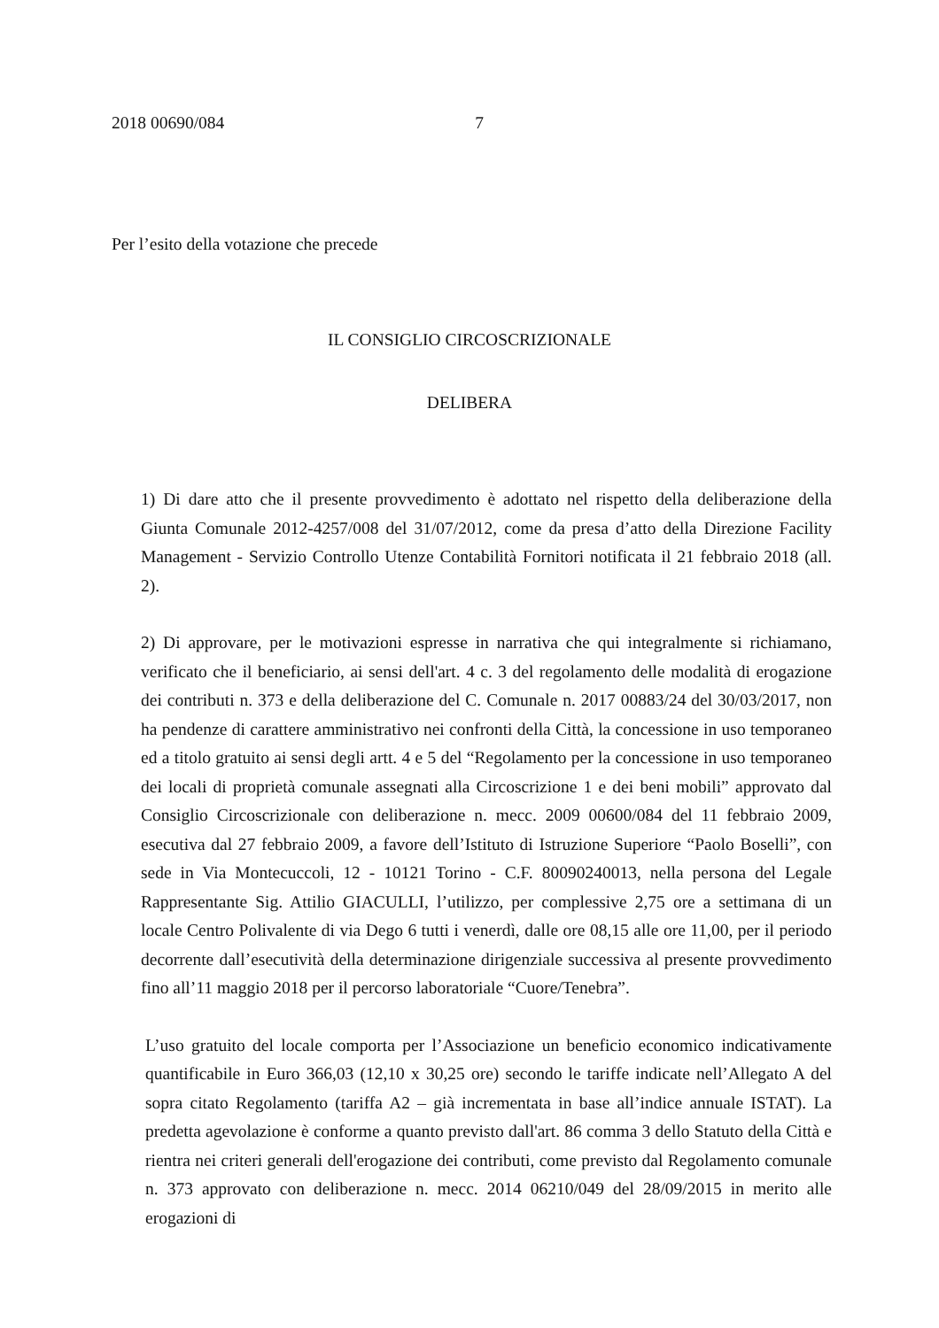2018 00690/084 7
Per l’esito della votazione che precede
IL CONSIGLIO CIRCOSCRIZIONALE
DELIBERA
1) Di dare atto che il presente provvedimento è adottato nel rispetto della deliberazione della Giunta Comunale 2012-4257/008 del 31/07/2012, come da presa d’atto della Direzione Facility Management - Servizio Controllo Utenze Contabilità Fornitori notificata il 21 febbraio 2018 (all. 2).
2) Di approvare, per le motivazioni espresse in narrativa che qui integralmente si richiamano, verificato che il beneficiario, ai sensi dell'art. 4 c. 3 del regolamento delle modalità di erogazione dei contributi n. 373 e della deliberazione del C. Comunale n. 2017 00883/24 del 30/03/2017, non ha pendenze di carattere amministrativo nei confronti della Città, la concessione in uso temporaneo ed a titolo gratuito ai sensi degli artt. 4 e 5 del “Regolamento per la concessione in uso temporaneo dei locali di proprietà comunale assegnati alla Circoscrizione 1 e dei beni mobili” approvato dal Consiglio Circoscrizionale con deliberazione n. mecc. 2009 00600/084 del 11 febbraio 2009, esecutiva dal 27 febbraio 2009, a favore dell’Istituto di Istruzione Superiore “Paolo Boselli”, con sede in Via Montecuccoli, 12 - 10121 Torino - C.F. 80090240013, nella persona del Legale Rappresentante Sig. Attilio GIACULLI, l’utilizzo, per complessive 2,75 ore a settimana di un locale Centro Polivalente di via Dego 6 tutti i venerdì, dalle ore 08,15 alle ore 11,00, per il periodo decorrente dall’esecutività della determinazione dirigenziale successiva al presente provvedimento fino all’11 maggio 2018 per il percorso laboratoriale “Cuore/Tenebra”.
L’uso gratuito del locale comporta per l’Associazione un beneficio economico indicativamente quantificabile in Euro 366,03 (12,10 x 30,25 ore) secondo le tariffe indicate nell’Allegato A del sopra citato Regolamento (tariffa A2 – già incrementata in base all’indice annuale ISTAT). La predetta agevolazione è conforme a quanto previsto dall'art. 86 comma 3 dello Statuto della Città e rientra nei criteri generali dell'erogazione dei contributi, come previsto dal Regolamento comunale n. 373 approvato con deliberazione n. mecc. 2014 06210/049 del 28/09/2015 in merito alle erogazioni di